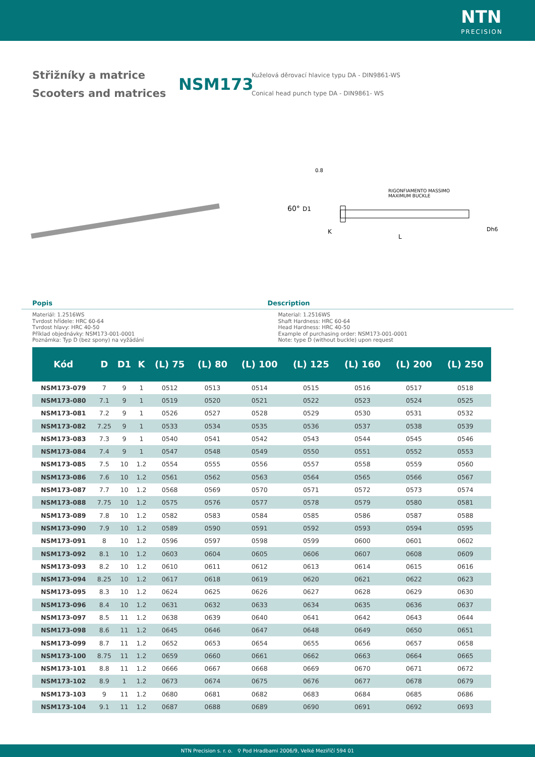NTN
PRECISION
Střižníky a matrice
Scooters and matrices
NSM173
Kuželová děrovací hlavice typu DA - DIN9861-WS
Conical head punch type DA - DIN9861- WS
RIGONFIAMENTO MASSIMO
MAXIMUM BUCKLE
L
60°
D1
K
Dh6
0.8
Popis Description
Materiál: 1.2516WS
Tvrdost hřídele: HRC 60-64
Tvrdost hlavy: HRC 40-50
Příklad objednávky: NSM173-001-0001
Poznámka: Typ D (bez spony) na vyžádání
Material: 1.2516WS
Shaft Hardness: HRC 60-64
Head Hardness: HRC 40-50
Example of purchasing order: NSM173-001-0001
Note: type D (without buckle) upon request
| Kód | D | D1 | K | (L) 75 | (L) 80 | (L) 100 | (L) 125 | (L) 160 | (L) 200 | (L) 250 |
| --- | --- | --- | --- | --- | --- | --- | --- | --- | --- | --- |
| NSM173-079 | 7 | 9 | 1 | 0512 | 0513 | 0514 | 0515 | 0516 | 0517 | 0518 |
| NSM173-080 | 7.1 | 9 | 1 | 0519 | 0520 | 0521 | 0522 | 0523 | 0524 | 0525 |
| NSM173-081 | 7.2 | 9 | 1 | 0526 | 0527 | 0528 | 0529 | 0530 | 0531 | 0532 |
| NSM173-082 | 7.25 | 9 | 1 | 0533 | 0534 | 0535 | 0536 | 0537 | 0538 | 0539 |
| NSM173-083 | 7.3 | 9 | 1 | 0540 | 0541 | 0542 | 0543 | 0544 | 0545 | 0546 |
| NSM173-084 | 7.4 | 9 | 1 | 0547 | 0548 | 0549 | 0550 | 0551 | 0552 | 0553 |
| NSM173-085 | 7.5 | 10 | 1.2 | 0554 | 0555 | 0556 | 0557 | 0558 | 0559 | 0560 |
| NSM173-086 | 7.6 | 10 | 1.2 | 0561 | 0562 | 0563 | 0564 | 0565 | 0566 | 0567 |
| NSM173-087 | 7.7 | 10 | 1.2 | 0568 | 0569 | 0570 | 0571 | 0572 | 0573 | 0574 |
| NSM173-088 | 7.75 | 10 | 1.2 | 0575 | 0576 | 0577 | 0578 | 0579 | 0580 | 0581 |
| NSM173-089 | 7.8 | 10 | 1.2 | 0582 | 0583 | 0584 | 0585 | 0586 | 0587 | 0588 |
| NSM173-090 | 7.9 | 10 | 1.2 | 0589 | 0590 | 0591 | 0592 | 0593 | 0594 | 0595 |
| NSM173-091 | 8 | 10 | 1.2 | 0596 | 0597 | 0598 | 0599 | 0600 | 0601 | 0602 |
| NSM173-092 | 8.1 | 10 | 1.2 | 0603 | 0604 | 0605 | 0606 | 0607 | 0608 | 0609 |
| NSM173-093 | 8.2 | 10 | 1.2 | 0610 | 0611 | 0612 | 0613 | 0614 | 0615 | 0616 |
| NSM173-094 | 8.25 | 10 | 1.2 | 0617 | 0618 | 0619 | 0620 | 0621 | 0622 | 0623 |
| NSM173-095 | 8.3 | 10 | 1.2 | 0624 | 0625 | 0626 | 0627 | 0628 | 0629 | 0630 |
| NSM173-096 | 8.4 | 10 | 1.2 | 0631 | 0632 | 0633 | 0634 | 0635 | 0636 | 0637 |
| NSM173-097 | 8.5 | 11 | 1.2 | 0638 | 0639 | 0640 | 0641 | 0642 | 0643 | 0644 |
| NSM173-098 | 8.6 | 11 | 1.2 | 0645 | 0646 | 0647 | 0648 | 0649 | 0650 | 0651 |
| NSM173-099 | 8.7 | 11 | 1.2 | 0652 | 0653 | 0654 | 0655 | 0656 | 0657 | 0658 |
| NSM173-100 | 8.75 | 11 | 1.2 | 0659 | 0660 | 0661 | 0662 | 0663 | 0664 | 0665 |
| NSM173-101 | 8.8 | 11 | 1.2 | 0666 | 0667 | 0668 | 0669 | 0670 | 0671 | 0672 |
| NSM173-102 | 8.9 | 1 | 1.2 | 0673 | 0674 | 0675 | 0676 | 0677 | 0678 | 0679 |
| NSM173-103 | 9 | 11 | 1.2 | 0680 | 0681 | 0682 | 0683 | 0684 | 0685 | 0686 |
| NSM173-104 | 9.1 | 11 | 1.2 | 0687 | 0688 | 0689 | 0690 | 0691 | 0692 | 0693 |
NTN Precision s. r. o. ⚲ Pod Hradbami 2006/9, Velké Meziříčí 594 01